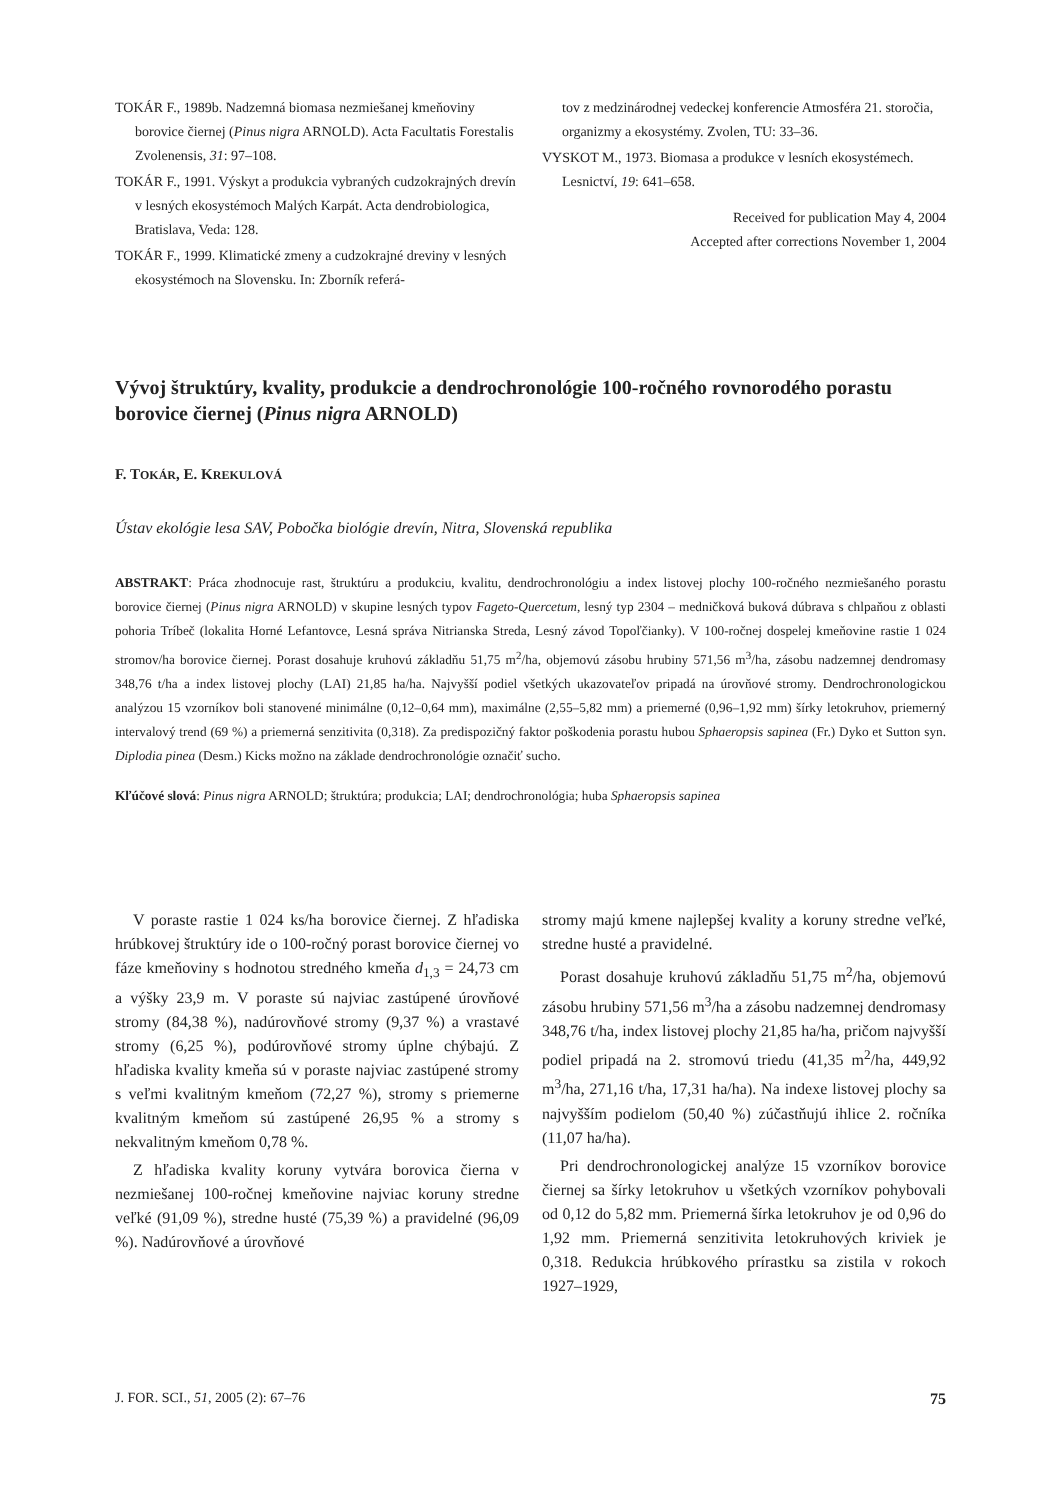TOKÁR F., 1989b. Nadzemná biomasa nezmiešanej kmeňoviny borovice čiernej (Pinus nigra ARNOLD). Acta Facultatis Forestalis Zvolenensis, 31: 97–108.
TOKÁR F., 1991. Výskyt a produkcia vybraných cudzokrajných drevín v lesných ekosystémoch Malých Karpát. Acta dendrobiologica, Bratislava, Veda: 128.
TOKÁR F., 1999. Klimatické zmeny a cudzokrajné dreviny v lesných ekosystémoch na Slovensku. In: Zborník referá-
tov z medzinárodnej vedeckej konferencie Atmosféra 21. storočia, organizmy a ekosystémy. Zvolen, TU: 33–36.
VYSKOT M., 1973. Biomasa a produkce v lesních ekosystémech. Lesnictví, 19: 641–658.
Received for publication May 4, 2004
Accepted after corrections November 1, 2004
Vývoj štruktúry, kvality, produkcie a dendrochronológie 100-ročného rovnorodého porastu borovice čiernej (Pinus nigra ARNOLD)
F. TOKÁR, E. KREKULOVÁ
Ústav ekológie lesa SAV, Pobočka biológie drevín, Nitra, Slovenská republika
ABSTRAKT: Práca zhodnocuje rast, štruktúru a produkciu, kvalitu, dendrochronológiu a index listovej plochy 100-ročného nezmiešaného porastu borovice čiernej (Pinus nigra ARNOLD) v skupine lesných typov Fageto-Quercetum, lesný typ 2304 – medničková buková dúbrava s chlpaňou z oblasti pohoria Tríbeč (lokalita Horné Lefantovce, Lesná správa Nitrianska Streda, Lesný závod Topoľčianky). V 100-ročnej dospelej kmeňovine rastie 1 024 stromov/ha borovice čiernej. Porast dosahuje kruhovú základňu 51,75 m<sup>2</sup>/ha, objemovú zásobu hrubiny 571,56 m<sup>3</sup>/ha, zásobu nadzemnej dendromasy 348,76 t/ha a index listovej plochy (LAI) 21,85 ha/ha. Najvyšší podiel všetkých ukazovateľov pripadá na úrovňové stromy. Dendrochronologickou analýzou 15 vzorníkov boli stanovené minimálne (0,12–0,64 mm), maximálne (2,55–5,82 mm) a priemerné (0,96–1,92 mm) šírky letokruhov, priemerný intervalový trend (69 %) a priemerná senzitivita (0,318). Za predispozičný faktor poškodenia porastu hubou Sphaeropsis sapinea (Fr.) Dyko et Sutton syn. Diplodia pinea (Desm.) Kicks možno na základe dendrochronológie označiť sucho.
Kľúčové slová: Pinus nigra ARNOLD; štruktúra; produkcia; LAI; dendrochronológia; huba Sphaeropsis sapinea
V poraste rastie 1 024 ks/ha borovice čiernej. Z hľadiska hrúbkovej štruktúry ide o 100-ročný porast borovice čiernej vo fáze kmeňoviny s hodnotou stredného kmeňa d<sub>1,3</sub> = 24,73 cm a výšky 23,9 m. V poraste sú najviac zastúpené úrovňové stromy (84,38 %), nadúrovňové stromy (9,37 %) a vrastavé stromy (6,25 %), podúrovňové stromy úplne chýbajú. Z hľadiska kvality kmeňa sú v poraste najviac zastúpené stromy s veľmi kvalitným kmeňom (72,27 %), stromy s priemerne kvalitným kmeňom sú zastúpené 26,95 % a stromy s nekvalitným kmeňom 0,78 %.
Z hľadiska kvality koruny vytvára borovica čierna v nezmiešanej 100-ročnej kmeňovine najviac koruny stredne veľké (91,09 %), stredne husté (75,39 %) a pravidelné (96,09 %). Nadúrovňové a úrovňové
stromy majú kmene najlepšej kvality a koruny stredne veľké, stredne husté a pravidelné.
Porast dosahuje kruhovú základňu 51,75 m<sup>2</sup>/ha, objemovú zásobu hrubiny 571,56 m<sup>3</sup>/ha a zásobu nadzemnej dendromasy 348,76 t/ha, index listovej plochy 21,85 ha/ha, pričom najvyšší podiel pripadá na 2. stromovú triedu (41,35 m<sup>2</sup>/ha, 449,92 m<sup>3</sup>/ha, 271,16 t/ha, 17,31 ha/ha). Na indexe listovej plochy sa najvyšším podielom (50,40 %) zúčastňujú ihlice 2. ročníka (11,07 ha/ha).
Pri dendrochronologickej analýze 15 vzorníkov borovice čiernej sa šírky letokruhov u všetkých vzorníkov pohybovali od 0,12 do 5,82 mm. Priemerná šírka letokruhov je od 0,96 do 1,92 mm. Priemerná senzitivita letokruhových kriviek je 0,318. Redukcia hrúbkového prírastku sa zistila v rokoch 1927–1929,
J. FOR. SCI., 51, 2005 (2): 67–76 75